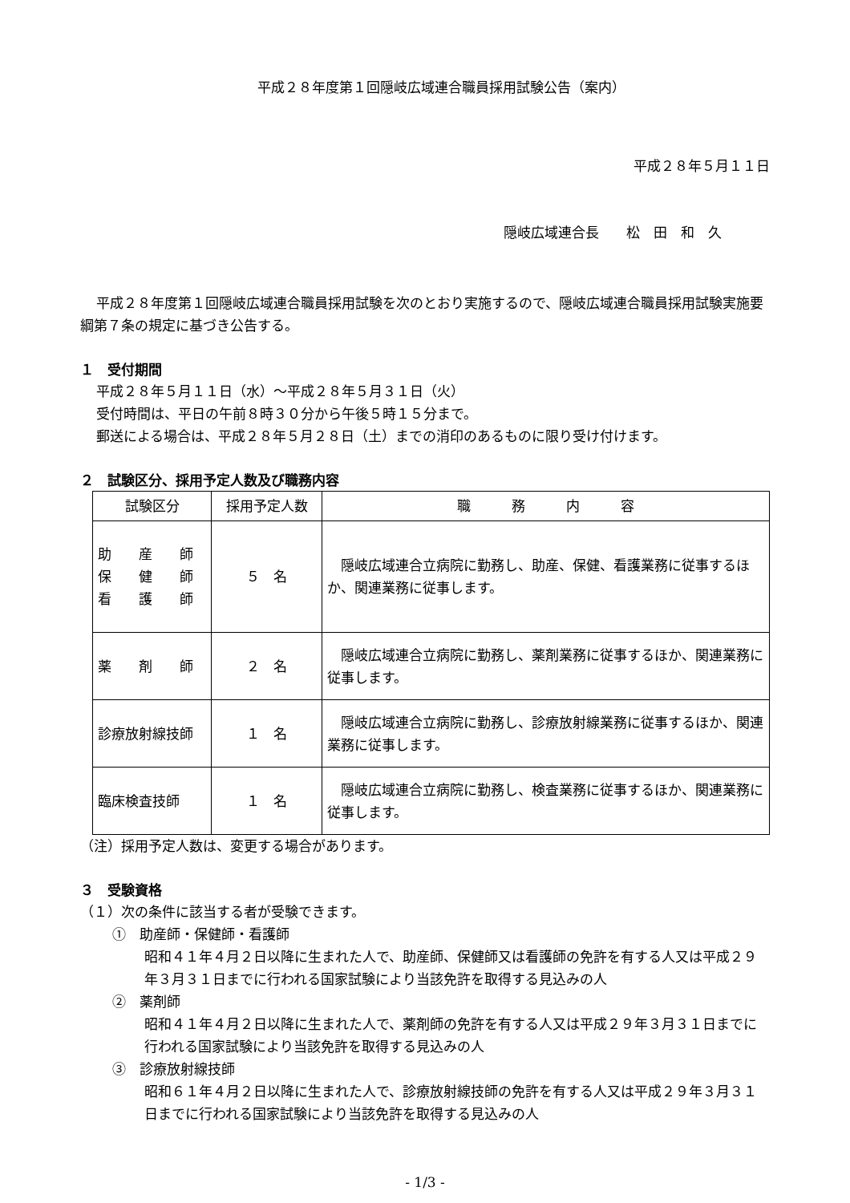平成２８年度第１回隠岐広域連合職員採用試験公告（案内）
平成２８年５月１１日
隠岐広域連合長　　松　田　和　久
平成２８年度第１回隠岐広域連合職員採用試験を次のとおり実施するので、隠岐広域連合職員採用試験実施要綱第７条の規定に基づき公告する。
１　受付期間
平成２８年５月１１日（水）～平成２８年５月３１日（火）
受付時間は、平日の午前８時３０分から午後５時１５分まで。
郵送による場合は、平成２８年５月２８日（土）までの消印のあるものに限り受け付けます。
２　試験区分、採用予定人数及び職務内容
| 試験区分 | 採用予定人数 | 職 務 内 容 |
| --- | --- | --- |
| 助 産 師 保 健 師 看 護 師 | ５ 名 | 隠岐広域連合立病院に勤務し、助産、保健、看護業務に従事するほか、関連業務に従事します。 |
| 薬 剤 師 | ２ 名 | 隠岐広域連合立病院に勤務し、薬剤業務に従事するほか、関連業務に従事します。 |
| 診療放射線技師 | １ 名 | 隠岐広域連合立病院に勤務し、診療放射線業務に従事するほか、関連業務に従事します。 |
| 臨床検査技師 | １ 名 | 隠岐広域連合立病院に勤務し、検査業務に従事するほか、関連業務に従事します。 |
（注）採用予定人数は、変更する場合があります。
３　受験資格
（１）次の条件に該当する者が受験できます。
①　助産師・保健師・看護師
昭和４１年４月２日以降に生まれた人で、助産師、保健師又は看護師の免許を有する人又は平成２９年３月３１日までに行われる国家試験により当該免許を取得する見込みの人
②　薬剤師
昭和４１年４月２日以降に生まれた人で、薬剤師の免許を有する人又は平成２９年３月３１日までに行われる国家試験により当該免許を取得する見込みの人
③　診療放射線技師
昭和６１年４月２日以降に生まれた人で、診療放射線技師の免許を有する人又は平成２９年３月３１日までに行われる国家試験により当該免許を取得する見込みの人
- 1/3 -